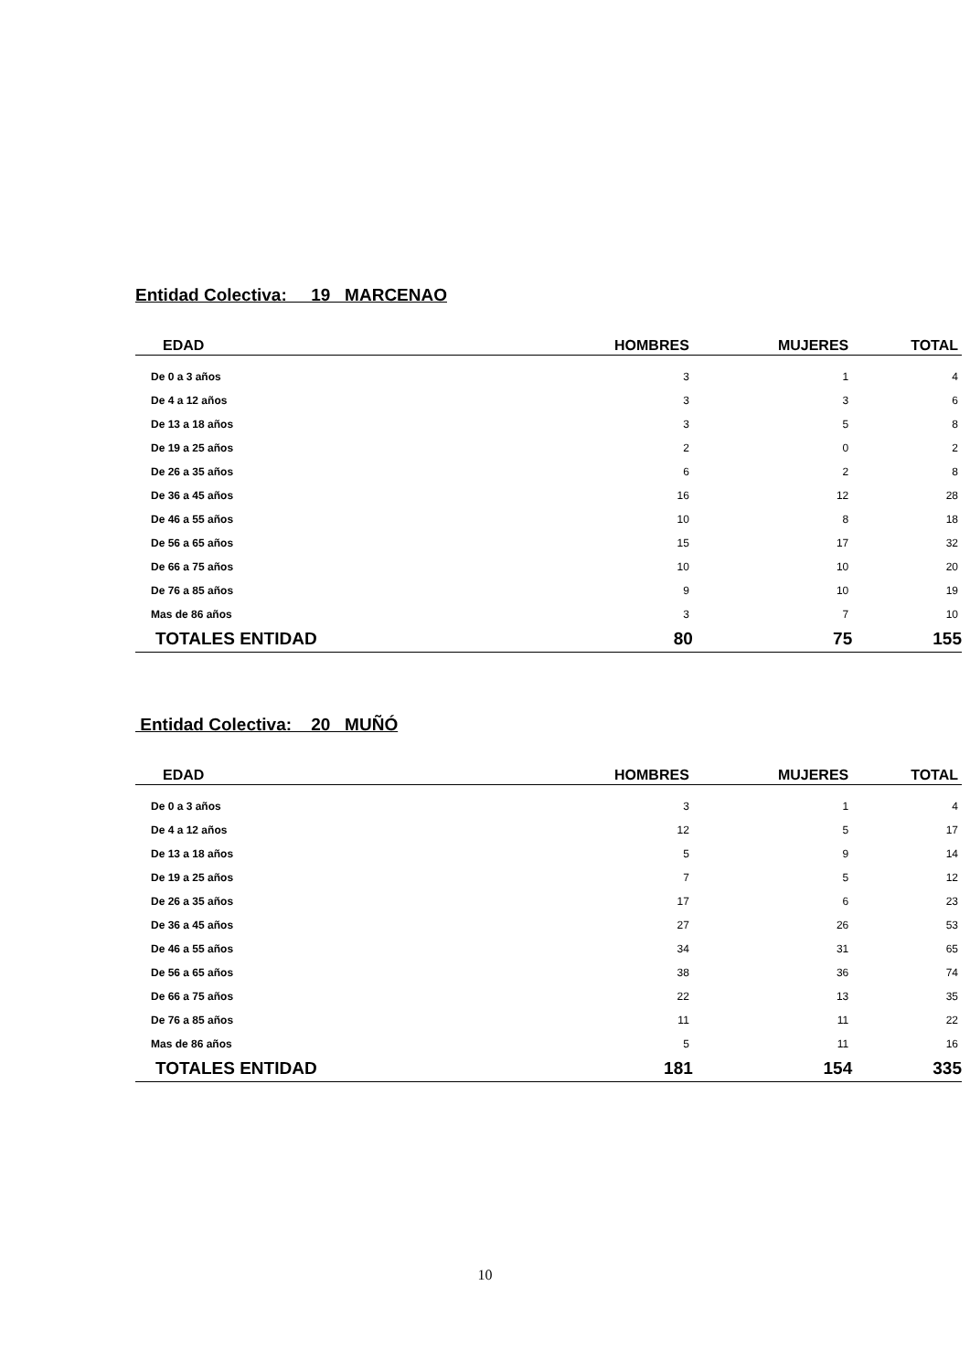Entidad Colectiva: 19 MARCENAO
| EDAD | HOMBRES | MUJERES | TOTAL |
| --- | --- | --- | --- |
| De 0 a 3 años | 3 | 1 | 4 |
| De 4 a 12 años | 3 | 3 | 6 |
| De 13 a 18 años | 3 | 5 | 8 |
| De 19 a 25 años | 2 | 0 | 2 |
| De 26 a 35 años | 6 | 2 | 8 |
| De 36 a 45 años | 16 | 12 | 28 |
| De 46 a 55 años | 10 | 8 | 18 |
| De 56 a 65 años | 15 | 17 | 32 |
| De 66 a 75 años | 10 | 10 | 20 |
| De 76 a 85 años | 9 | 10 | 19 |
| Mas de 86 años | 3 | 7 | 10 |
| TOTALES ENTIDAD | 80 | 75 | 155 |
Entidad Colectiva: 20 MUÑÓ
| EDAD | HOMBRES | MUJERES | TOTAL |
| --- | --- | --- | --- |
| De 0 a 3 años | 3 | 1 | 4 |
| De 4 a 12 años | 12 | 5 | 17 |
| De 13 a 18 años | 5 | 9 | 14 |
| De 19 a 25 años | 7 | 5 | 12 |
| De 26 a 35 años | 17 | 6 | 23 |
| De 36 a 45 años | 27 | 26 | 53 |
| De 46 a 55 años | 34 | 31 | 65 |
| De 56 a 65 años | 38 | 36 | 74 |
| De 66 a 75 años | 22 | 13 | 35 |
| De 76 a 85 años | 11 | 11 | 22 |
| Mas de 86 años | 5 | 11 | 16 |
| TOTALES ENTIDAD | 181 | 154 | 335 |
10